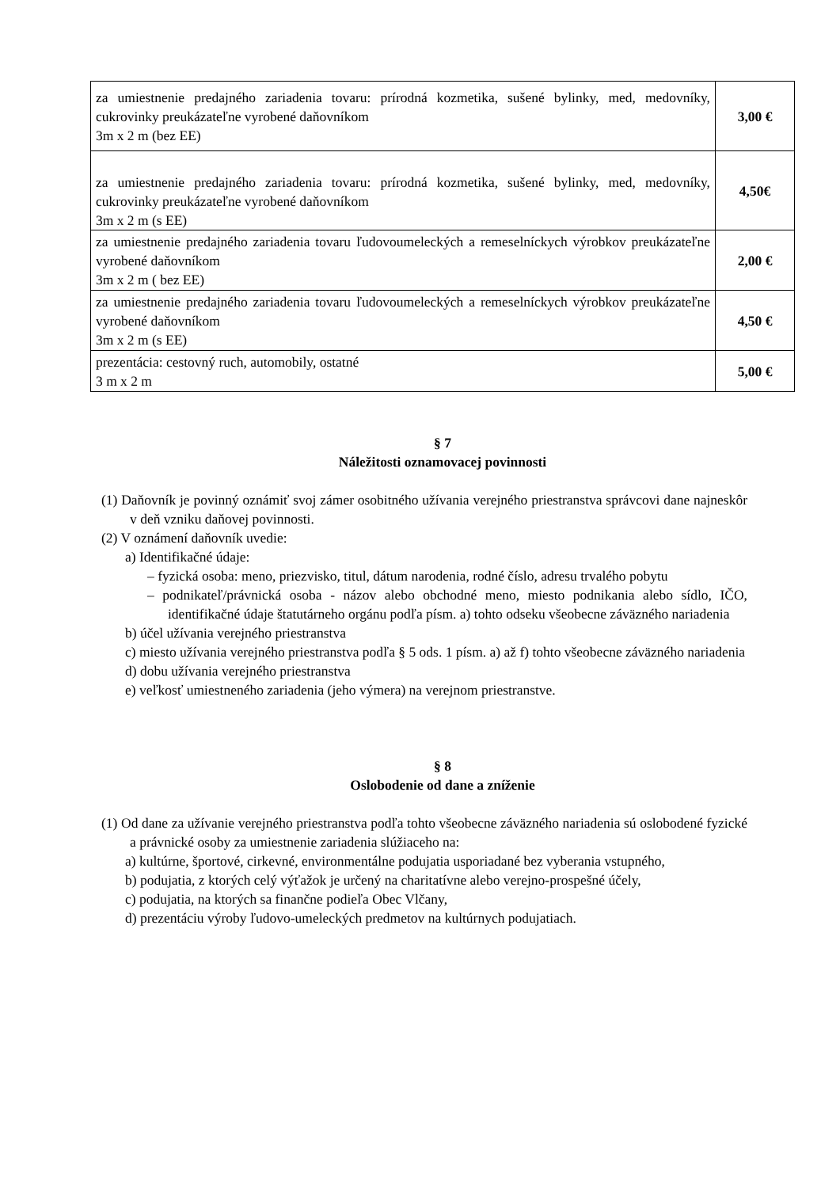| za umiestnenie predajného zariadenia tovaru: prírodná kozmetika, sušené bylinky, med, medovníky, cukrovinky preukázateľne vyrobené daňovníkom 3m x 2 m (bez EE) | 3,00 € |
| za umiestnenie predajného zariadenia tovaru: prírodná kozmetika, sušené bylinky, med, medovníky, cukrovinky preukázateľne vyrobené daňovníkom 3m x 2 m (s EE) | 4,50€ |
| za umiestnenie predajného zariadenia tovaru ľudovoumeleckých a remeselníckych výrobkov preukázateľne vyrobené daňovníkom 3m x 2 m ( bez EE) | 2,00 € |
| za umiestnenie predajného zariadenia tovaru ľudovoumeleckých a remeselníckych výrobkov preukázateľne vyrobené daňovníkom 3m x 2 m (s EE) | 4,50 € |
| prezentácia: cestovný ruch, automobily, ostatné 3 m x 2 m | 5,00 € |
§ 7
Náležitosti oznamovacej povinnosti
(1) Daňovník je povinný oznámiť svoj zámer osobitného užívania verejného priestranstva správcovi dane najneskôr v deň vzniku daňovej povinnosti.
(2) V oznámení daňovník uvedie:
a) Identifikačné údaje:
– fyzická osoba: meno, priezvisko, titul, dátum narodenia, rodné číslo, adresu trvalého pobytu
– podnikateľ/právnická osoba - názov alebo obchodné meno, miesto podnikania alebo sídlo, IČO, identifikačné údaje štatutárneho orgánu podľa písm. a) tohto odseku všeobecne záväzného nariadenia
b) účel užívania verejného priestranstva
c) miesto užívania verejného priestranstva podľa § 5 ods. 1 písm. a) až f) tohto všeobecne záväzného nariadenia
d) dobu užívania verejného priestranstva
e) veľkosť umiestneného zariadenia (jeho výmera) na verejnom priestranstve.
§ 8
Oslobodenie od dane a zníženie
(1) Od dane za užívanie verejného priestranstva podľa tohto všeobecne záväzného nariadenia sú oslobodené fyzické a právnické osoby za umiestnenie zariadenia slúžiaceho na:
a) kultúrne, športové, cirkevné, environmentálne podujatia usporiadané bez vyberania vstupného,
b) podujatia, z ktorých celý výťažok je určený na charitatívne alebo verejno-prospešné účely,
c) podujatia, na ktorých sa finančne podieľa Obec Vlčany,
d) prezentáciu výroby ľudovo-umeleckých predmetov na kultúrnych podujatiach.